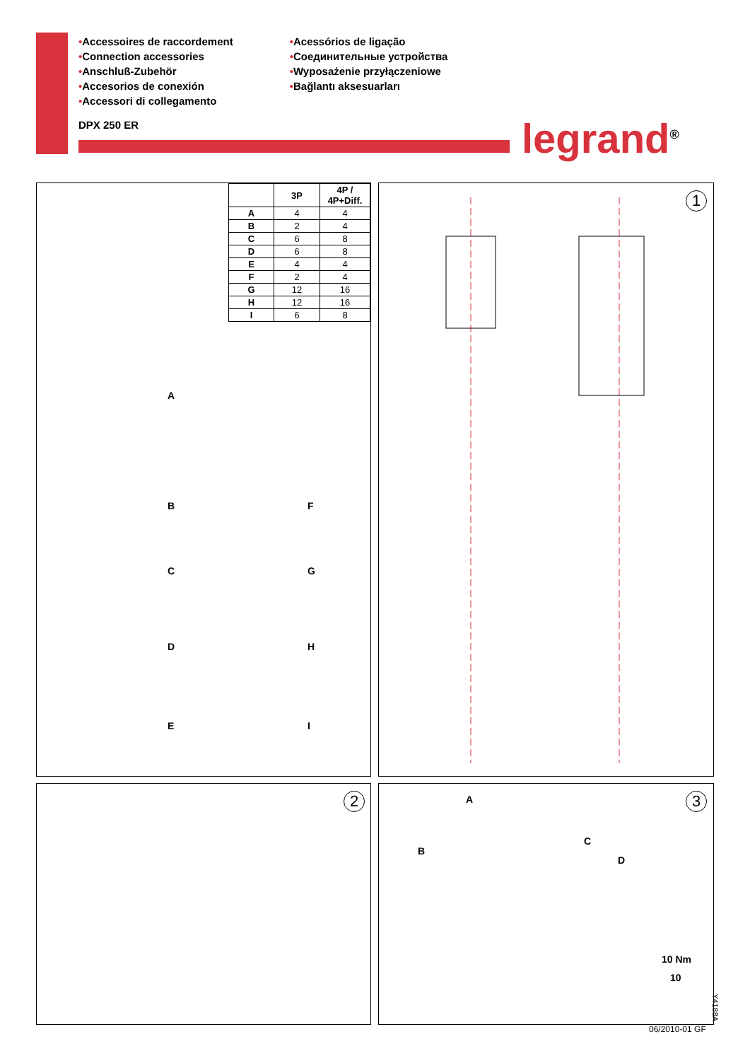•Accessoires de raccordement
•Connection accessories
•Anschluß-Zubehör
•Accesorios de conexión
•Accessori di collegamento
•Acessórios de ligação
•Соединительные устройства
•Wyposażenie przyłączeniowe
•Bağlantı aksesuarları
DPX 250 ER legrand<sup>®</sup>
| | 3P | 4P / 4P+Diff. |
| --- | --- | --- |
| A | 4 | 4 |
| B | 2 | 4 |
| C | 6 | 8 |
| D | 6 | 8 |
| E | 4 | 4 |
| F | 2 | 4 |
| G | 12 | 16 |
| H | 12 | 16 |
| I | 6 | 8 |
A
B F
C G
D H
E I
1
2
3
A
B
C
D
10 Nm
10
Y4188A
06/2010-01 GF